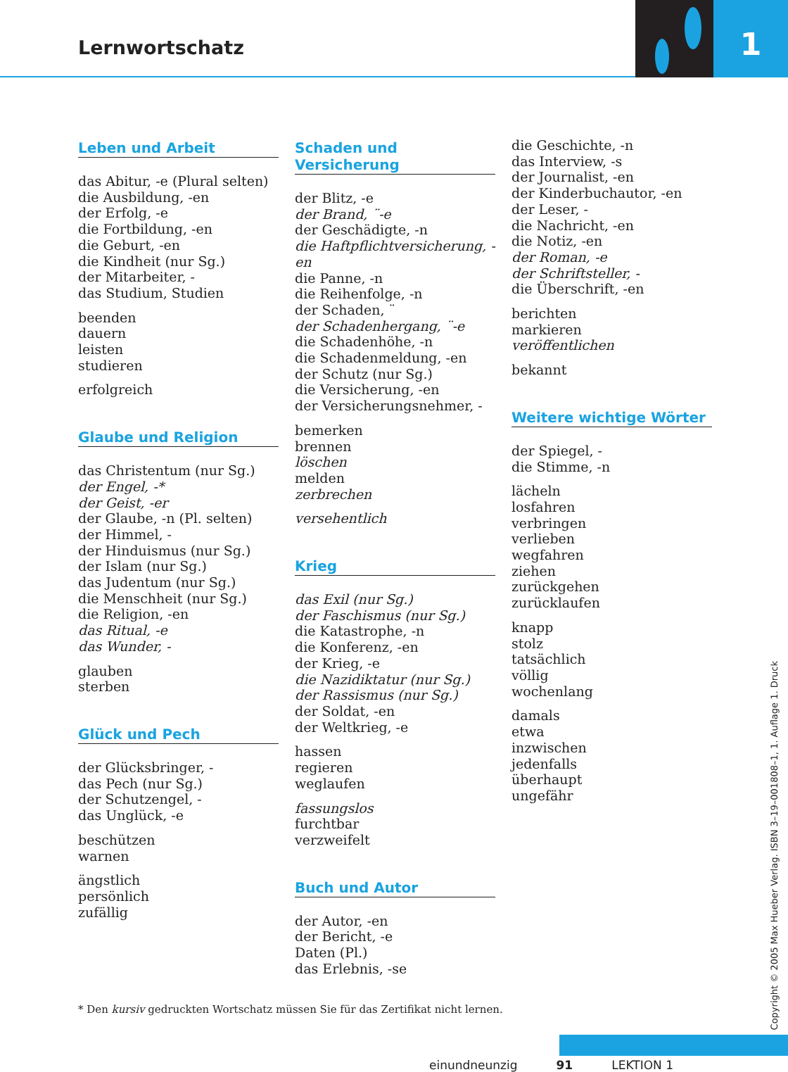Lernwortschatz
1
Leben und Arbeit
das Abitur, -e (Plural selten)
die Ausbildung, -en
der Erfolg, -e
die Fortbildung, -en
die Geburt, -en
die Kindheit (nur Sg.)
der Mitarbeiter, -
das Studium, Studien
beenden
dauern
leisten
studieren
erfolgreich
Glaube und Religion
das Christentum (nur Sg.)
der Engel, -*
der Geist, -er
der Glaube, -n (Pl. selten)
der Himmel, -
der Hinduismus (nur Sg.)
der Islam (nur Sg.)
das Judentum (nur Sg.)
die Menschheit (nur Sg.)
die Religion, -en
das Ritual, -e
das Wunder, -
glauben
sterben
Glück und Pech
der Glücksbringer, -
das Pech (nur Sg.)
der Schutzengel, -
das Unglück, -e
beschützen
warnen
ängstlich
persönlich
zufällig
Schaden und Versicherung
der Blitz, -e
der Brand, ¨-e
der Geschädigte, -n
die Haftpflichtversicherung, -en
die Panne, -n
die Reihenfolge, -n
der Schaden, ¨
der Schadenhergang, ¨-e
die Schadenhöhe, -n
die Schadenmeldung, -en
der Schutz (nur Sg.)
die Versicherung, -en
der Versicherungsnehmer, -
bemerken
brennen
löschen
melden
zerbrechen
versehentlich
Krieg
das Exil (nur Sg.)
der Faschismus (nur Sg.)
die Katastrophe, -n
die Konferenz, -en
der Krieg, -e
die Nazidiktatur (nur Sg.)
der Rassismus (nur Sg.)
der Soldat, -en
der Weltkrieg, -e
hassen
regieren
weglaufen
fassungslos
furchtbar
verzweifelt
Buch und Autor
der Autor, -en
der Bericht, -e
Daten (Pl.)
das Erlebnis, -se
die Geschichte, -n
das Interview, -s
der Journalist, -en
der Kinderbuchautor, -en
der Leser, -
die Nachricht, -en
die Notiz, -en
der Roman, -e
der Schriftsteller, -
die Überschrift, -en
berichten
markieren
veröffentlichen
bekannt
Weitere wichtige Wörter
der Spiegel, -
die Stimme, -n
lächeln
losfahren
verbringen
verlieben
wegfahren
ziehen
zurückgehen
zurücklaufen
knapp
stolz
tatsächlich
völlig
wochenlang
damals
etwa
inzwischen
jedenfalls
überhaupt
ungefähr
* Den kursiv gedruckten Wortschatz müssen Sie für das Zertifikat nicht lernen.
einundneunzig 91 LEKTION 1
Copyright © 2005 Max Hueber Verlag. ISBN 3–19–001808–1, 1. Auflage 1. Druck